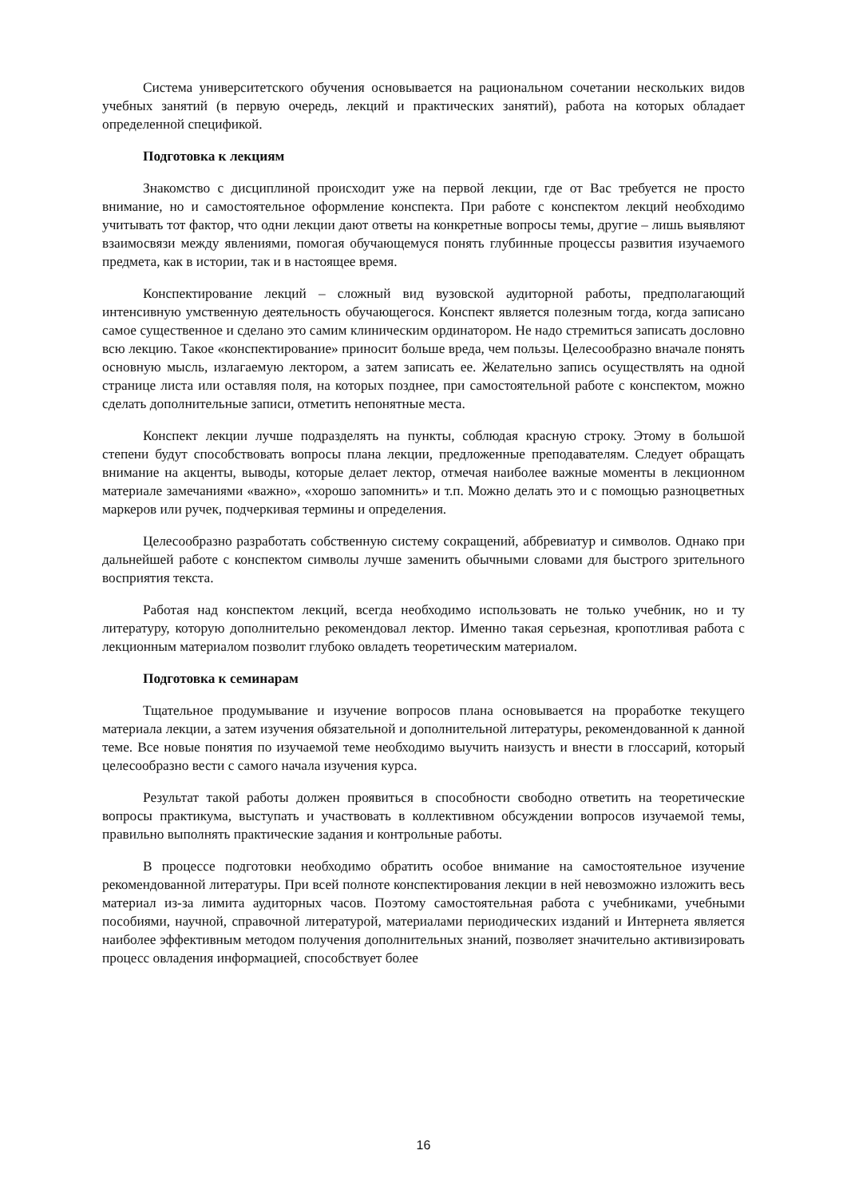Система университетского обучения основывается на рациональном сочетании нескольких видов учебных занятий (в первую очередь, лекций и практических занятий), работа на которых обладает определенной спецификой.
Подготовка к лекциям
Знакомство с дисциплиной происходит уже на первой лекции, где от Вас требуется не просто внимание, но и самостоятельное оформление конспекта. При работе с конспектом лекций необходимо учитывать тот фактор, что одни лекции дают ответы на конкретные вопросы темы, другие – лишь выявляют взаимосвязи между явлениями, помогая обучающемуся понять глубинные процессы развития изучаемого предмета, как в истории, так и в настоящее время.
Конспектирование лекций – сложный вид вузовской аудиторной работы, предполагающий интенсивную умственную деятельность обучающегося. Конспект является полезным тогда, когда записано самое существенное и сделано это самим клиническим ординатором. Не надо стремиться записать дословно всю лекцию. Такое «конспектирование» приносит больше вреда, чем пользы. Целесообразно вначале понять основную мысль, излагаемую лектором, а затем записать ее. Желательно запись осуществлять на одной странице листа или оставляя поля, на которых позднее, при самостоятельной работе с конспектом, можно сделать дополнительные записи, отметить непонятные места.
Конспект лекции лучше подразделять на пункты, соблюдая красную строку. Этому в большой степени будут способствовать вопросы плана лекции, предложенные преподавателям. Следует обращать внимание на акценты, выводы, которые делает лектор, отмечая наиболее важные моменты в лекционном материале замечаниями «важно», «хорошо запомнить» и т.п. Можно делать это и с помощью разноцветных маркеров или ручек, подчеркивая термины и определения.
Целесообразно разработать собственную систему сокращений, аббревиатур и символов. Однако при дальнейшей работе с конспектом символы лучше заменить обычными словами для быстрого зрительного восприятия текста.
Работая над конспектом лекций, всегда необходимо использовать не только учебник, но и ту литературу, которую дополнительно рекомендовал лектор. Именно такая серьезная, кропотливая работа с лекционным материалом позволит глубоко овладеть теоретическим материалом.
Подготовка к семинарам
Тщательное продумывание и изучение вопросов плана основывается на проработке текущего материала лекции, а затем изучения обязательной и дополнительной литературы, рекомендованной к данной теме. Все новые понятия по изучаемой теме необходимо выучить наизусть и внести в глоссарий, который целесообразно вести с самого начала изучения курса.
Результат такой работы должен проявиться в способности свободно ответить на теоретические вопросы практикума, выступать и участвовать в коллективном обсуждении вопросов изучаемой темы, правильно выполнять практические задания и контрольные работы.
В процессе подготовки необходимо обратить особое внимание на самостоятельное изучение рекомендованной литературы. При всей полноте конспектирования лекции в ней невозможно изложить весь материал из-за лимита аудиторных часов. Поэтому самостоятельная работа с учебниками, учебными пособиями, научной, справочной литературой, материалами периодических изданий и Интернета является наиболее эффективным методом получения дополнительных знаний, позволяет значительно активизировать процесс овладения информацией, способствует более
16